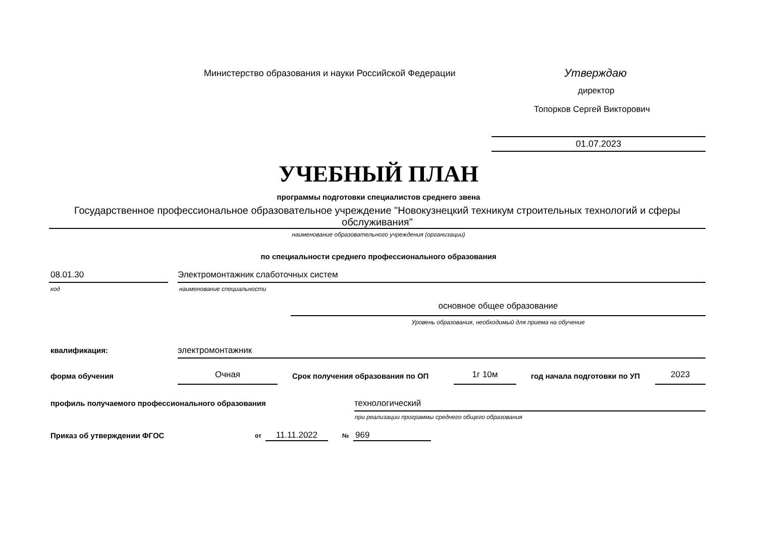Министерство образования и науки Российской Федерации
Утверждаю
директор
Топорков Сергей Викторович
01.07.2023
УЧЕБНЫЙ ПЛАН
программы подготовки специалистов среднего звена
Государственное профессиональное образовательное учреждение "Новокузнецкий техникум строительных технологий и сферы обслуживания"
наименование образовательного учреждения (организации)
по специальности среднего профессионального образования
08.01.30 Электромонтажник слаботочных систем
код наименование специальности
основное общее образование
Уровень образования, необходимый для приема на обучение
квалификация: электромонтажник
форма обучения Очная
Срок получения образования по ОП
1г 10м год начала подготовки по УП 2023
профиль получаемого профессионального образования
технологический
при реализации программы среднего общего образования
Приказ об утверждении ФГОС от 11.11.2022 № 969